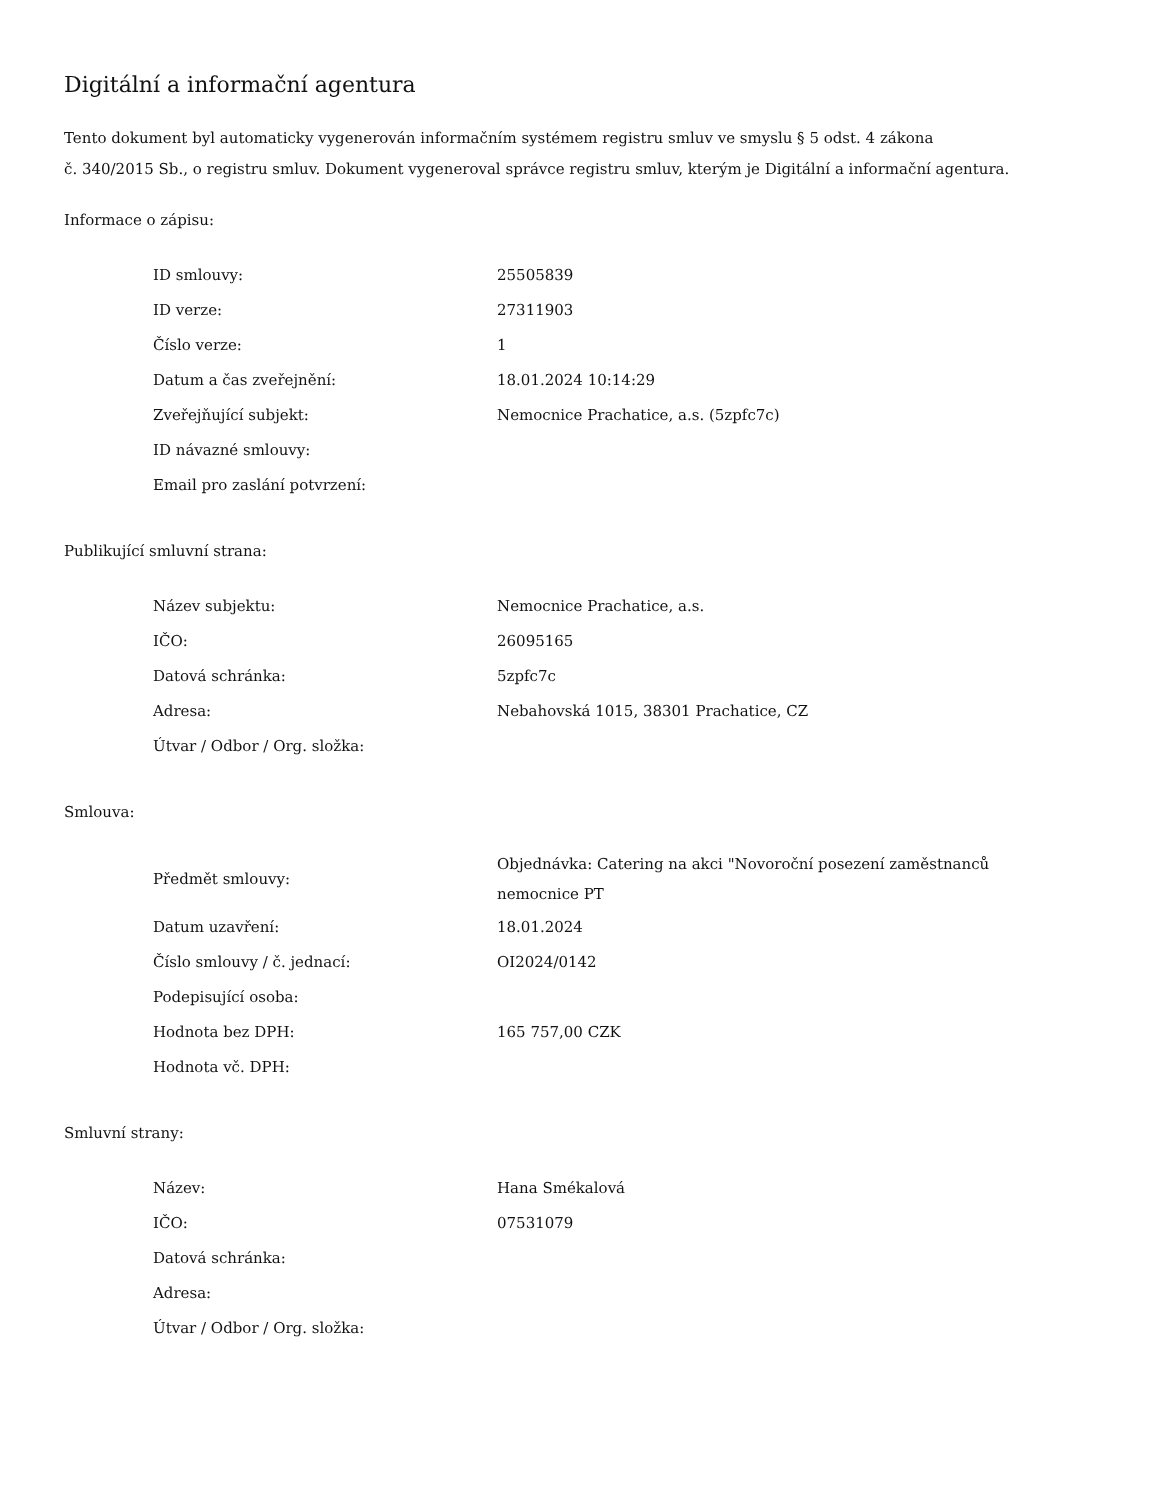Digitální a informační agentura
Tento dokument byl automaticky vygenerován informačním systémem registru smluv ve smyslu § 5 odst. 4 zákona
č. 340/2015 Sb., o registru smluv. Dokument vygeneroval správce registru smluv, kterým je Digitální a informační agentura.
Informace o zápisu:
| ID smlouvy: | 25505839 |
| ID verze: | 27311903 |
| Číslo verze: | 1 |
| Datum a čas zveřejnění: | 18.01.2024 10:14:29 |
| Zveřejňující subjekt: | Nemocnice Prachatice, a.s. (5zpfc7c) |
| ID návazné smlouvy: | |
| Email pro zaslání potvrzení: | |
Publikující smluvní strana:
| Název subjektu: | Nemocnice Prachatice, a.s. |
| IČO: | 26095165 |
| Datová schránka: | 5zpfc7c |
| Adresa: | Nebahovská 1015, 38301 Prachatice, CZ |
| Útvar / Odbor / Org. složka: | |
Smlouva:
| Předmět smlouvy: | Objednávka: Catering na akci "Novoroční posezení zaměstnanců nemocnice PT |
| Datum uzavření: | 18.01.2024 |
| Číslo smlouvy / č. jednací: | OI2024/0142 |
| Podepisující osoba: | |
| Hodnota bez DPH: | 165 757,00 CZK |
| Hodnota vč. DPH: | |
Smluvní strany:
| Název: | Hana Smékalová |
| IČO: | 07531079 |
| Datová schránka: | |
| Adresa: | |
| Útvar / Odbor / Org. složka: | |